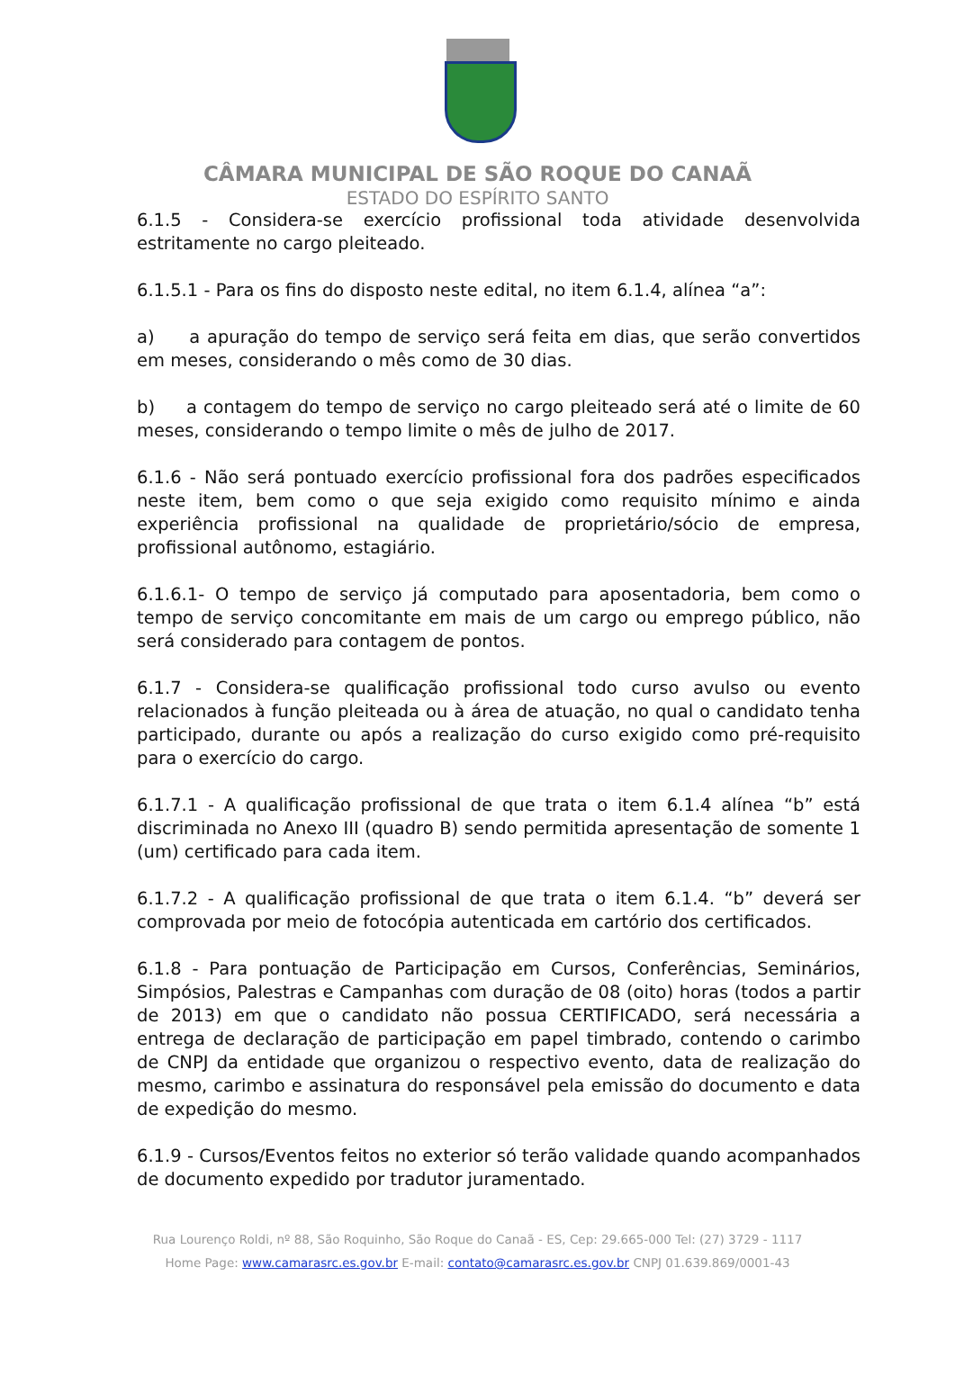CÂMARA MUNICIPAL DE SÃO ROQUE DO CANAÃ
ESTADO DO ESPÍRITO SANTO
6.1.5 - Considera-se exercício profissional toda atividade desenvolvida estritamente no cargo pleiteado.
6.1.5.1 - Para os fins do disposto neste edital, no item 6.1.4, alínea “a”:
a) a apuração do tempo de serviço será feita em dias, que serão convertidos em meses, considerando o mês como de 30 dias.
b) a contagem do tempo de serviço no cargo pleiteado será até o limite de 60 meses, considerando o tempo limite o mês de julho de 2017.
6.1.6 - Não será pontuado exercício profissional fora dos padrões especificados neste item, bem como o que seja exigido como requisito mínimo e ainda experiência profissional na qualidade de proprietário/sócio de empresa, profissional autônomo, estagiário.
6.1.6.1- O tempo de serviço já computado para aposentadoria, bem como o tempo de serviço concomitante em mais de um cargo ou emprego público, não será considerado para contagem de pontos.
6.1.7 - Considera-se qualificação profissional todo curso avulso ou evento relacionados à função pleiteada ou à área de atuação, no qual o candidato tenha participado, durante ou após a realização do curso exigido como pré-requisito para o exercício do cargo.
6.1.7.1 - A qualificação profissional de que trata o item 6.1.4 alínea “b” está discriminada no Anexo III (quadro B) sendo permitida apresentação de somente 1 (um) certificado para cada item.
6.1.7.2 - A qualificação profissional de que trata o item 6.1.4. “b” deverá ser comprovada por meio de fotocópia autenticada em cartório dos certificados.
6.1.8 - Para pontuação de Participação em Cursos, Conferências, Seminários, Simpósios, Palestras e Campanhas com duração de 08 (oito) horas (todos a partir de 2013) em que o candidato não possua CERTIFICADO, será necessária a entrega de declaração de participação em papel timbrado, contendo o carimbo de CNPJ da entidade que organizou o respectivo evento, data de realização do mesmo, carimbo e assinatura do responsável pela emissão do documento e data de expedição do mesmo.
6.1.9 - Cursos/Eventos feitos no exterior só terão validade quando acompanhados de documento expedido por tradutor juramentado.
Rua Lourenço Roldi, nº 88, São Roquinho, São Roque do Canaã - ES, Cep: 29.665-000 Tel: (27) 3729 - 1117
Home Page: www.camarasrc.es.gov.br E-mail: contato@camarasrc.es.gov.br CNPJ 01.639.869/0001-43